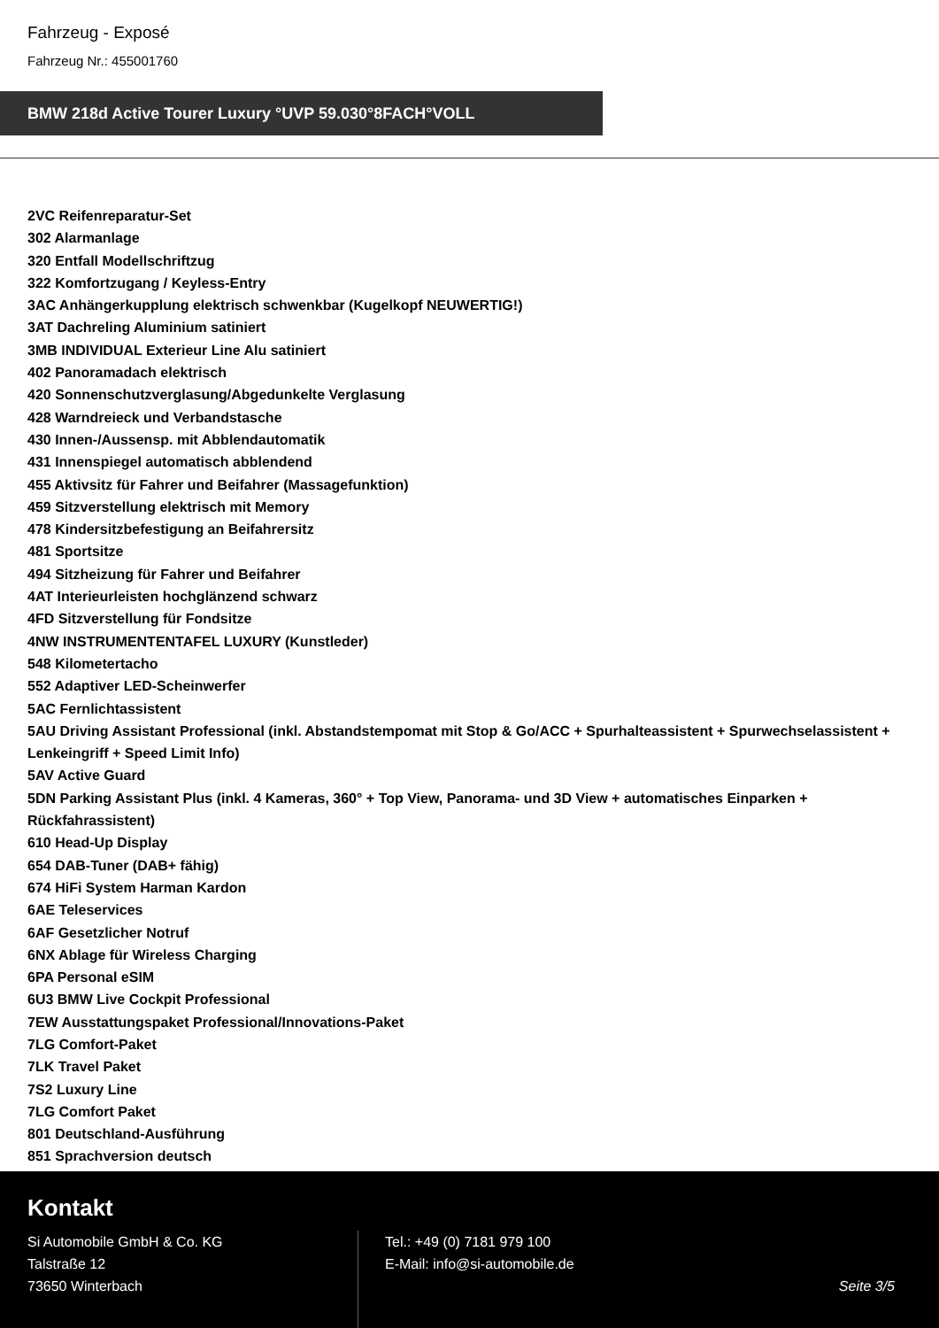Fahrzeug - Exposé
Fahrzeug Nr.: 455001760
BMW 218d Active Tourer Luxury °UVP 59.030°8FACH°VOLL
2VC Reifenreparatur-Set
302 Alarmanlage
320 Entfall Modellschriftzug
322 Komfortzugang / Keyless-Entry
3AC Anhängerkupplung elektrisch schwenkbar (Kugelkopf NEUWERTIG!)
3AT Dachreling Aluminium satiniert
3MB INDIVIDUAL Exterieur Line Alu satiniert
402 Panoramadach elektrisch
420 Sonnenschutzverglasung/Abgedunkelte Verglasung
428 Warndreieck und Verbandstasche
430 Innen-/Aussensp. mit Abblendautomatik
431 Innenspiegel automatisch abblendend
455 Aktivsitz für Fahrer und Beifahrer (Massagefunktion)
459 Sitzverstellung elektrisch mit Memory
478 Kindersitzbefestigung an Beifahrersitz
481 Sportsitze
494 Sitzheizung für Fahrer und Beifahrer
4AT Interieurleisten hochglänzend schwarz
4FD Sitzverstellung für Fondsitze
4NW INSTRUMENTENTAFEL LUXURY (Kunstleder)
548 Kilometertacho
552 Adaptiver LED-Scheinwerfer
5AC Fernlichtassistent
5AU Driving Assistant Professional (inkl. Abstandstempomat mit Stop & Go/ACC + Spurhalteassistent + Spurwechselassistent + Lenkeingriff + Speed Limit Info)
5AV Active Guard
5DN Parking Assistant Plus (inkl. 4 Kameras, 360° + Top View, Panorama- und 3D View + automatisches Einparken + Rückfahrassistent)
610 Head-Up Display
654 DAB-Tuner (DAB+ fähig)
674 HiFi System Harman Kardon
6AE Teleservices
6AF Gesetzlicher Notruf
6NX Ablage für Wireless Charging
6PA Personal eSIM
6U3 BMW Live Cockpit Professional
7EW Ausstattungspaket Professional/Innovations-Paket
7LG Comfort-Paket
7LK Travel Paket
7S2 Luxury Line
7LG Comfort Paket
801 Deutschland-Ausführung
851 Sprachversion deutsch
Kontakt
Si Automobile GmbH & Co. KG
Talstraße 12
73650 Winterbach
Tel.: +49 (0) 7181 979 100
E-Mail: info@si-automobile.de
Seite 3/5